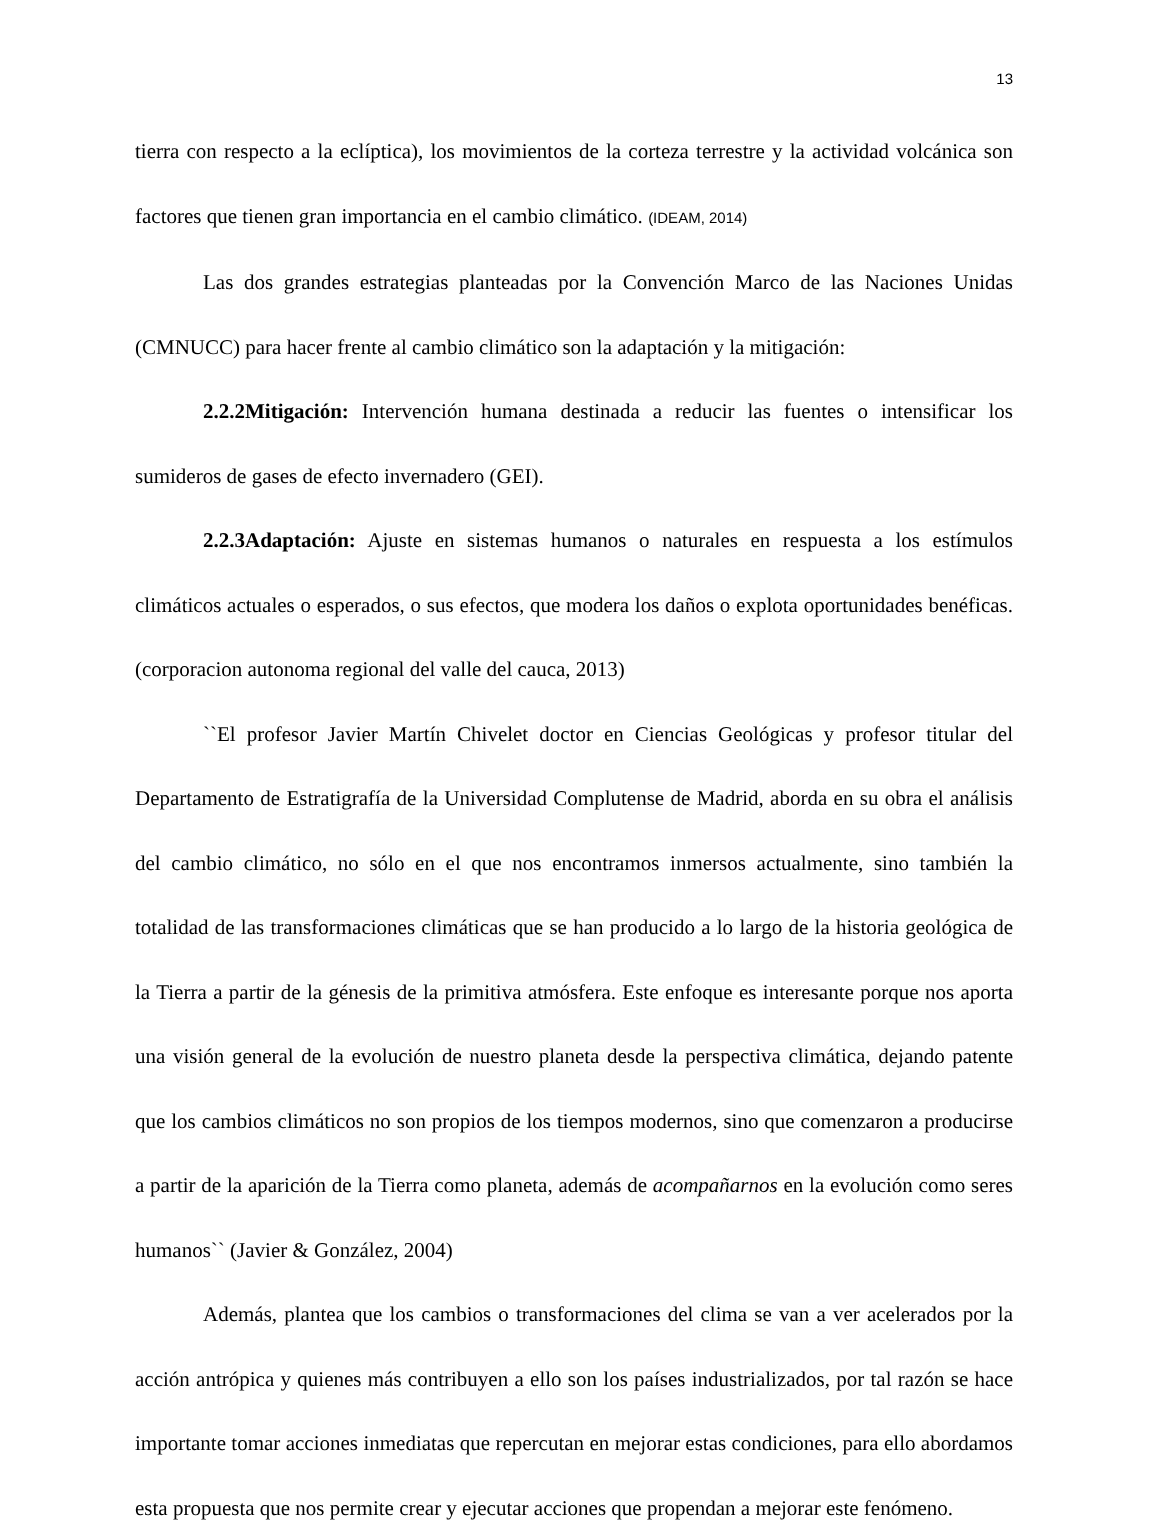13
tierra con respecto a la eclíptica), los movimientos de la corteza terrestre y la actividad volcánica son factores que tienen gran importancia en el cambio climático. (IDEAM, 2014)
Las dos grandes estrategias planteadas por la Convención Marco de las Naciones Unidas (CMNUCC) para hacer frente al cambio climático son la adaptación y la mitigación:
2.2.2Mitigación: Intervención humana destinada a reducir las fuentes o intensificar los sumideros de gases de efecto invernadero (GEI).
2.2.3Adaptación: Ajuste en sistemas humanos o naturales en respuesta a los estímulos climáticos actuales o esperados, o sus efectos, que modera los daños o explota oportunidades benéficas. (corporacion autonoma regional del valle del cauca, 2013)
``El profesor Javier Martín Chivelet doctor en Ciencias Geológicas y profesor titular del Departamento de Estratigrafía de la Universidad Complutense de Madrid, aborda en su obra el análisis del cambio climático, no sólo en el que nos encontramos inmersos actualmente, sino también la totalidad de las transformaciones climáticas que se han producido a lo largo de la historia geológica de la Tierra a partir de la génesis de la primitiva atmósfera. Este enfoque es interesante porque nos aporta una visión general de la evolución de nuestro planeta desde la perspectiva climática, dejando patente que los cambios climáticos no son propios de los tiempos modernos, sino que comenzaron a producirse a partir de la aparición de la Tierra como planeta, además de acompañarnos en la evolución como seres humanos`` (Javier & González, 2004)
Además, plantea que los cambios o transformaciones del clima se van a ver acelerados por la acción antrópica y quienes más contribuyen a ello son los países industrializados, por tal razón se hace importante tomar acciones inmediatas que repercutan en mejorar estas condiciones, para ello abordamos esta propuesta que nos permite crear y ejecutar acciones que propendan a mejorar este fenómeno.